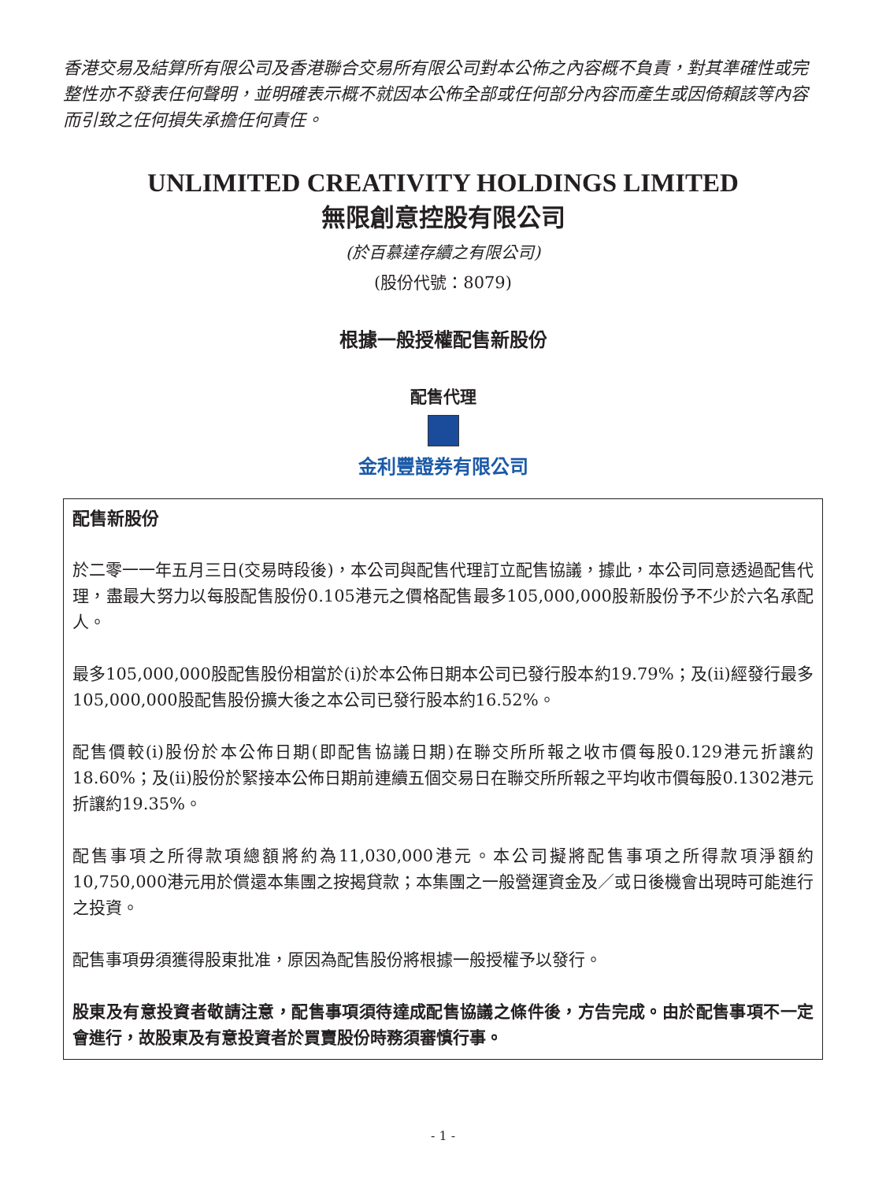香港交易及結算所有限公司及香港聯合交易所有限公司對本公佈之內容概不負責，對其準確性或完整性亦不發表任何聲明，並明確表示概不就因本公佈全部或任何部分內容而產生或因倚賴該等內容而引致之任何損失承擔任何責任。
UNLIMITED CREATIVITY HOLDINGS LIMITED
無限創意控股有限公司
(於百慕達存續之有限公司)
(股份代號：8079)
根據一般授權配售新股份
配售代理
金利豐證券有限公司
配售新股份
於二零一一年五月三日(交易時段後)，本公司與配售代理訂立配售協議，據此，本公司同意透過配售代理，盡最大努力以每股配售股份0.105港元之價格配售最多105,000,000股新股份予不少於六名承配人。
最多105,000,000股配售股份相當於(i)於本公佈日期本公司已發行股本約19.79%；及(ii)經發行最多105,000,000股配售股份擴大後之本公司已發行股本約16.52%。
配售價較(i)股份於本公佈日期(即配售協議日期)在聯交所所報之收市價每股0.129港元折讓約18.60%；及(ii)股份於緊接本公佈日期前連續五個交易日在聯交所所報之平均收市價每股0.1302港元折讓約19.35%。
配售事項之所得款項總額將約為11,030,000港元。本公司擬將配售事項之所得款項淨額約10,750,000港元用於償還本集團之按揭貸款；本集團之一般營運資金及／或日後機會出現時可能進行之投資。
配售事項毋須獲得股東批准，原因為配售股份將根據一般授權予以發行。
股東及有意投資者敬請注意，配售事項須待達成配售協議之條件後，方告完成。由於配售事項不一定會進行，故股東及有意投資者於買賣股份時務須審慎行事。
- 1 -